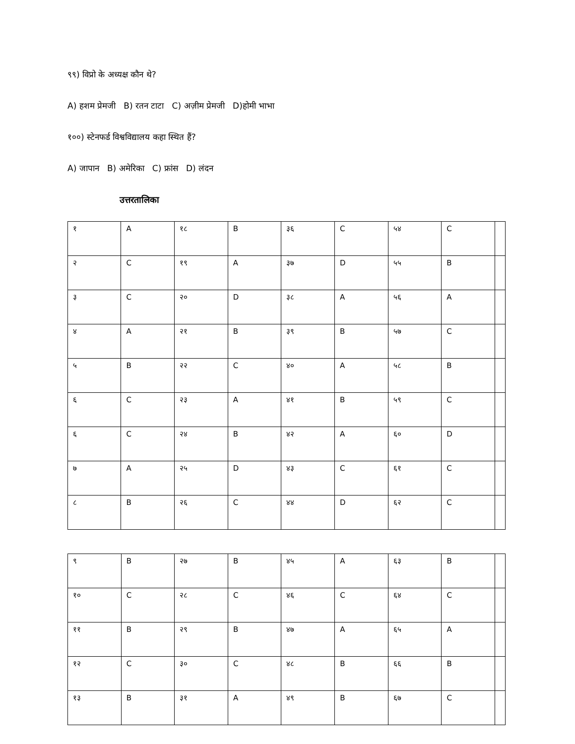९९) विप्रो के अध्यक्ष कौन थे?
A) हशम प्रेमजी B) रतन टाटा C) अज़ीम प्रेमजी D)होमी भाभा
१००) स्टेनफर्ड विश्वविद्यालय कहा स्थित हैं?
A) जापान B) अमेरिका C) फ्रांस D) लंदन
उत्तरतालिका
| १ | A | १८ | B | ३६ | C | ५४ | C | |
| २ | C | १९ | A | ३७ | D | ५५ | B | |
| ३ | C | २० | D | ३८ | A | ५६ | A | |
| ४ | A | २१ | B | ३९ | B | ५७ | C | |
| ५ | B | २२ | C | ४० | A | ५८ | B | |
| ६ | C | २३ | A | ४१ | B | ५९ | C | |
| ६ | C | २४ | B | ४२ | A | ६० | D | |
| ७ | A | २५ | D | ४३ | C | ६१ | C | |
| ८ | B | २६ | C | ४४ | D | ६२ | C | |
| ९ | B | २७ | B | ४५ | A | ६३ | B | |
| १० | C | २८ | C | ४६ | C | ६४ | C | |
| ११ | B | २९ | B | ४७ | A | ६५ | A | |
| १२ | C | ३० | C | ४८ | B | ६६ | B | |
| १३ | B | ३१ | A | ४९ | B | ६७ | C | |